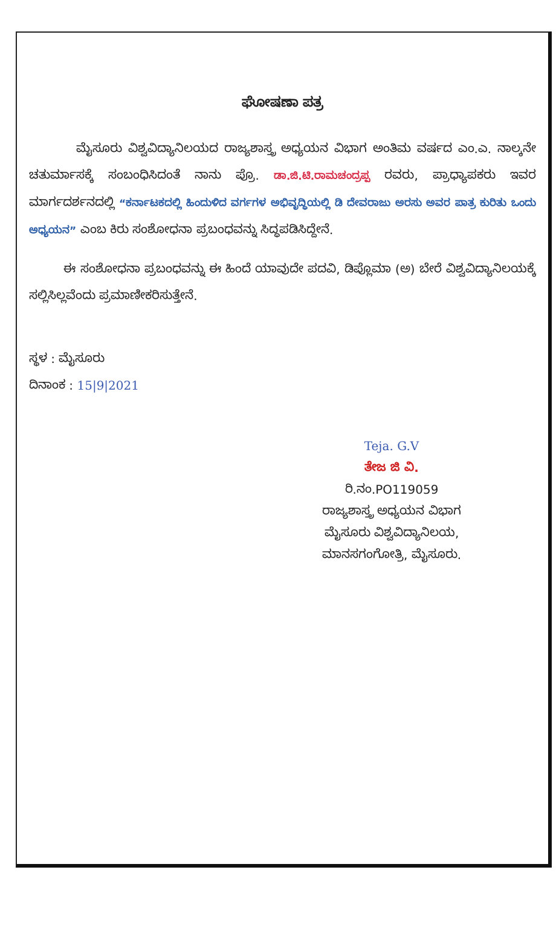ಘೋಷಣಾ ಪತ್ರ
ಮೈಸೂರು ವಿಶ್ವವಿದ್ಯಾನಿಲಯದ ರಾಜ್ಯಶಾಸ್ತ್ರ ಅಧ್ಯಯನ ವಿಭಾಗ ಅಂತಿಮ ವರ್ಷದ ಎಂ.ಎ. ನಾಲ್ಕನೇ ಚತುರ್ಮಾಸಕ್ಕೆ ಸಂಬಂಧಿಸಿದಂತೆ ನಾನು ಪ್ರೊ. ಡಾ.ಜಿ.ಟಿ.ರಾಮಚಂದ್ರಪ್ಪ ರವರು, ಪ್ರಾಧ್ಯಾಪಕರು ಇವರ ಮಾರ್ಗದರ್ಶನದಲ್ಲಿ “ಕರ್ನಾಟಕದಲ್ಲಿ ಹಿಂದುಳಿದ ವರ್ಗಗಳ ಅಭಿವೃದ್ಧಿಯಲ್ಲಿ ಡಿ ದೇವರಾಜು ಅರಸು ಅವರ ಪಾತ್ರ ಕುರಿತು ಒಂದು ಅಧ್ಯಯನ” ಎಂಬ ಕಿರು ಸಂಶೋಧನಾ ಪ್ರಬಂಧವನ್ನು ಸಿದ್ಧಪಡಿಸಿದ್ದೇನೆ.
ಈ ಸಂಶೋಧನಾ ಪ್ರಬಂಧವನ್ನು ಈ ಹಿಂದೆ ಯಾವುದೇ ಪದವಿ, ಡಿಪ್ಲೊಮಾ (ಅ) ಬೇರೆ ವಿಶ್ವವಿದ್ಯಾನಿಲಯಕ್ಕೆ ಸಲ್ಲಿಸಿಲ್ಲವೆಂದು ಪ್ರಮಾಣೀಕರಿಸುತ್ತೇನೆ.
ಸ್ಥಳ : ಮೈಸೂರು
ದಿನಾಂಕ : 15|9|2021
Teja. G.V
ತೇಜ ಜಿ ವಿ.
ರಿ.ನಂ.PO119059
ರಾಜ್ಯಶಾಸ್ತ್ರ ಅಧ್ಯಯನ ವಿಭಾಗ
ಮೈಸೂರು ವಿಶ್ವವಿದ್ಯಾನಿಲಯ,
ಮಾನಸಗಂಗೋತ್ರಿ, ಮೈಸೂರು.